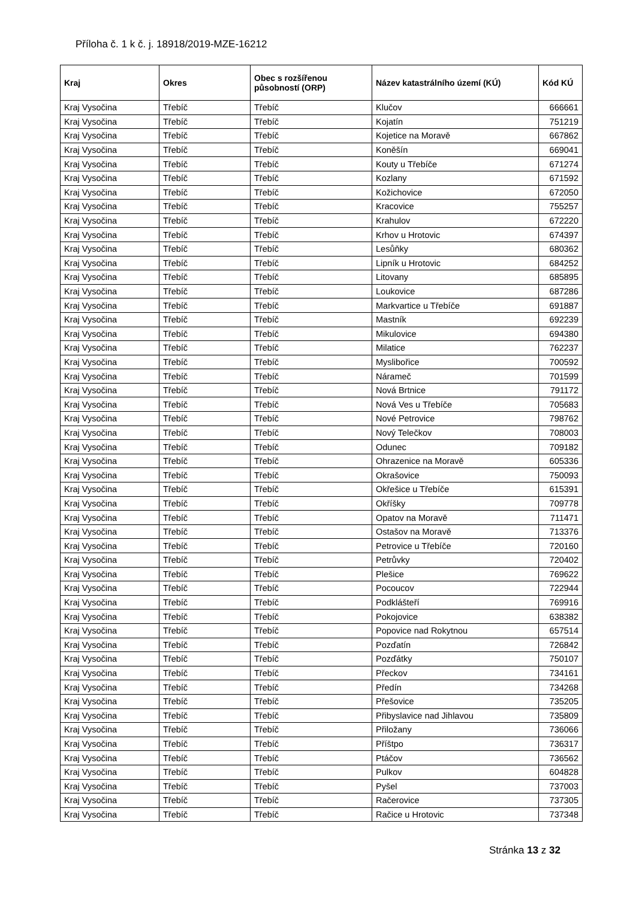Příloha č. 1 k č. j. 18918/2019-MZE-16212
| Kraj | Okres | Obec s rozšířenou působností (ORP) | Název katastrálního území (KÚ) | Kód KÚ |
| --- | --- | --- | --- | --- |
| Kraj Vysočina | Třebíč | Třebíč | Klučov | 666661 |
| Kraj Vysočina | Třebíč | Třebíč | Kojatín | 751219 |
| Kraj Vysočina | Třebíč | Třebíč | Kojetice na Moravě | 667862 |
| Kraj Vysočina | Třebíč | Třebíč | Koněšín | 669041 |
| Kraj Vysočina | Třebíč | Třebíč | Kouty u Třebíče | 671274 |
| Kraj Vysočina | Třebíč | Třebíč | Kozlany | 671592 |
| Kraj Vysočina | Třebíč | Třebíč | Kožichovice | 672050 |
| Kraj Vysočina | Třebíč | Třebíč | Kracovice | 755257 |
| Kraj Vysočina | Třebíč | Třebíč | Krahulov | 672220 |
| Kraj Vysočina | Třebíč | Třebíč | Krhov u Hrotovic | 674397 |
| Kraj Vysočina | Třebíč | Třebíč | Lesůňky | 680362 |
| Kraj Vysočina | Třebíč | Třebíč | Lipník u Hrotovic | 684252 |
| Kraj Vysočina | Třebíč | Třebíč | Litovany | 685895 |
| Kraj Vysočina | Třebíč | Třebíč | Loukovice | 687286 |
| Kraj Vysočina | Třebíč | Třebíč | Markvartice u Třebíče | 691887 |
| Kraj Vysočina | Třebíč | Třebíč | Mastník | 692239 |
| Kraj Vysočina | Třebíč | Třebíč | Mikulovice | 694380 |
| Kraj Vysočina | Třebíč | Třebíč | Milatice | 762237 |
| Kraj Vysočina | Třebíč | Třebíč | Myslibořice | 700592 |
| Kraj Vysočina | Třebíč | Třebíč | Náramеč | 701599 |
| Kraj Vysočina | Třebíč | Třebíč | Nová Brtnice | 791172 |
| Kraj Vysočina | Třebíč | Třebíč | Nová Ves u Třebíče | 705683 |
| Kraj Vysočina | Třebíč | Třebíč | Nové Petrovice | 798762 |
| Kraj Vysočina | Třebíč | Třebíč | Nový Telečkov | 708003 |
| Kraj Vysočina | Třebíč | Třebíč | Odunec | 709182 |
| Kraj Vysočina | Třebíč | Třebíč | Ohrazenice na Moravě | 605336 |
| Kraj Vysočina | Třebíč | Třebíč | Okrašovice | 750093 |
| Kraj Vysočina | Třebíč | Třebíč | Okřešice u Třebíče | 615391 |
| Kraj Vysočina | Třebíč | Třebíč | Okříšky | 709778 |
| Kraj Vysočina | Třebíč | Třebíč | Opatov na Moravě | 711471 |
| Kraj Vysočina | Třebíč | Třebíč | Ostašov na Moravě | 713376 |
| Kraj Vysočina | Třebíč | Třebíč | Petrovice u Třebíče | 720160 |
| Kraj Vysočina | Třebíč | Třebíč | Petrůvky | 720402 |
| Kraj Vysočina | Třebíč | Třebíč | Plešice | 769622 |
| Kraj Vysočina | Třebíč | Třebíč | Pocoucov | 722944 |
| Kraj Vysočina | Třebíč | Třebíč | Podklášteří | 769916 |
| Kraj Vysočina | Třebíč | Třebíč | Pokojovice | 638382 |
| Kraj Vysočina | Třebíč | Třebíč | Popovice nad Rokytnou | 657514 |
| Kraj Vysočina | Třebíč | Třebíč | Pozďatín | 726842 |
| Kraj Vysočina | Třebíč | Třebíč | Pozďátky | 750107 |
| Kraj Vysočina | Třebíč | Třebíč | Přeckov | 734161 |
| Kraj Vysočina | Třebíč | Třebíč | Předín | 734268 |
| Kraj Vysočina | Třebíč | Třebíč | Přešovice | 735205 |
| Kraj Vysočina | Třebíč | Třebíč | Přibyslavice nad Jihlavou | 735809 |
| Kraj Vysočina | Třebíč | Třebíč | Přiložany | 736066 |
| Kraj Vysočina | Třebíč | Třebíč | Příštpo | 736317 |
| Kraj Vysočina | Třebíč | Třebíč | Ptáčov | 736562 |
| Kraj Vysočina | Třebíč | Třebíč | Pulkov | 604828 |
| Kraj Vysočina | Třebíč | Třebíč | Pyšel | 737003 |
| Kraj Vysočina | Třebíč | Třebíč | Račerovice | 737305 |
| Kraj Vysočina | Třebíč | Třebíč | Račice u Hrotovic | 737348 |
Stránka 13 z 32